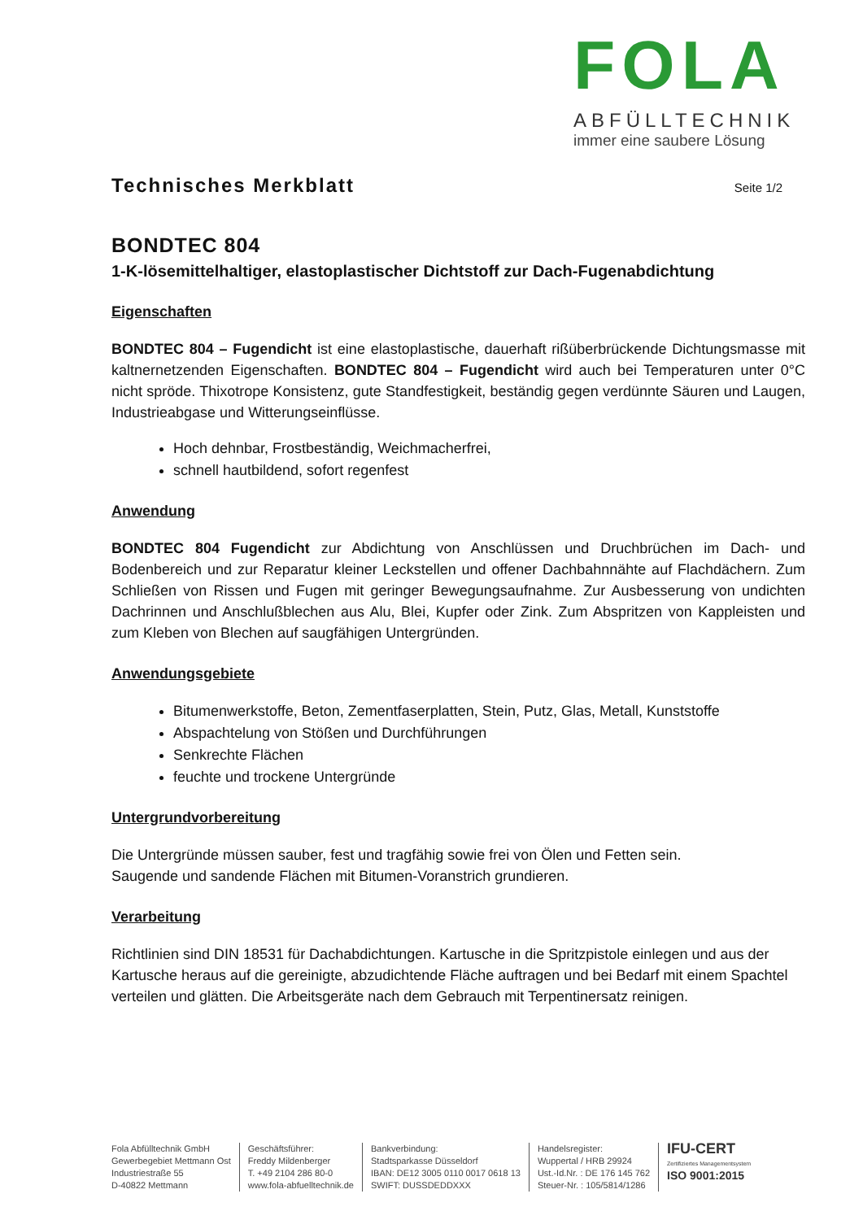FOLA
ABFÜLLTECHNIK
immer eine saubere Lösung
Technisches Merkblatt Seite 1/2
BONDTEC 804
1-K-lösemittelhaltiger, elastoplastischer Dichtstoff zur Dach-Fugenabdichtung
Eigenschaften
BONDTEC 804 – Fugendicht ist eine elastoplastische, dauerhaft rißüberbrückende Dichtungsmasse mit kaltnernetzenden Eigenschaften. BONDTEC 804 – Fugendicht wird auch bei Temperaturen unter 0°C nicht spröde. Thixotrope Konsistenz, gute Standfestigkeit, beständig gegen verdünnte Säuren und Laugen, Industrieabgase und Witterungseinflüsse.
Hoch dehnbar, Frostbeständig, Weichmacherfrei,
schnell hautbildend, sofort regenfest
Anwendung
BONDTEC 804 Fugendicht zur Abdichtung von Anschlüssen und Druchbrüchen im Dach- und Bodenbereich und zur Reparatur kleiner Leckstellen und offener Dachbahnnähte auf Flachdächern. Zum Schließen von Rissen und Fugen mit geringer Bewegungsaufnahme. Zur Ausbesserung von undichten Dachrinnen und Anschlußblechen aus Alu, Blei, Kupfer oder Zink. Zum Abspritzen von Kappleisten und zum Kleben von Blechen auf saugfähigen Untergründen.
Anwendungsgebiete
Bitumenwerkstoffe, Beton, Zementfaserplatten, Stein, Putz, Glas, Metall, Kunststoffe
Abspachtelung von Stößen und Durchführungen
Senkrechte Flächen
feuchte und trockene Untergründe
Untergrundvorbereitung
Die Untergründe müssen sauber, fest und tragfähig sowie frei von Ölen und Fetten sein.
Saugende und sandende Flächen mit Bitumen-Voranstrich grundieren.
Verarbeitung
Richtlinien sind DIN 18531 für Dachabdichtungen. Kartusche in die Spritzpistole einlegen und aus der Kartusche heraus auf die gereinigte, abzudichtende Fläche auftragen und bei Bedarf mit einem Spachtel verteilen und glätten. Die Arbeitsgeräte nach dem Gebrauch mit Terpentinersatz reinigen.
Fola Abfülltechnik GmbH
Gewerbegebiet Mettmann Ost
Industriestraße 55
D-40822 Mettmann
Geschäftsführer:
Freddy Mildenberger
T. +49 2104 286 80-0
www.fola-abfuelltechnik.de
Bankverbindung:
Stadtsparkasse Düsseldorf
IBAN: DE12 3005 0110 0017 0618 13
SWIFT: DUSSDEDDXXX
Handelsregister:
Wuppertal / HRB 29924
Ust.-Id.Nr. : DE 176 145 762
Steuer-Nr. : 105/5814/1286
IFU-CERT
Zertifiziertes Managementsystem
ISO 9001:2015